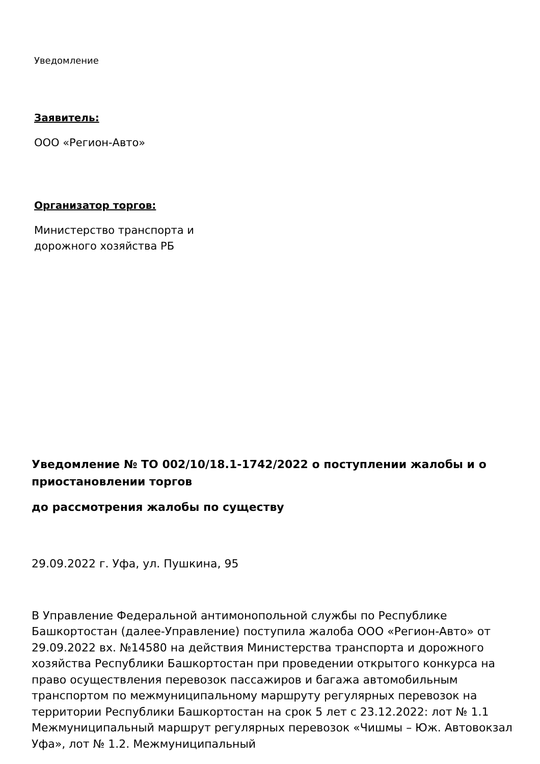Уведомление
Заявитель:
ООО «Регион-Авто»
Организатор торгов:
Министерство транспорта и
дорожного хозяйства РБ
Уведомление № ТО 002/10/18.1-1742/2022 о поступлении жалобы и о приостановлении торгов
до рассмотрения жалобы по существу
29.09.2022 г. Уфа, ул. Пушкина, 95
В Управление Федеральной антимонопольной службы по Республике Башкортостан (далее-Управление) поступила жалоба ООО «Регион-Авто» от 29.09.2022 вх. №14580 на действия Министерства транспорта и дорожного хозяйства Республики Башкортостан при проведении открытого конкурса на право осуществления перевозок пассажиров и багажа автомобильным транспортом по межмуниципальному маршруту регулярных перевозок на территории Республики Башкортостан на срок 5 лет с 23.12.2022: лот № 1.1 Межмуниципальный маршрут регулярных перевозок «Чишмы – Юж. Автовокзал Уфа», лот № 1.2. Межмуниципальный